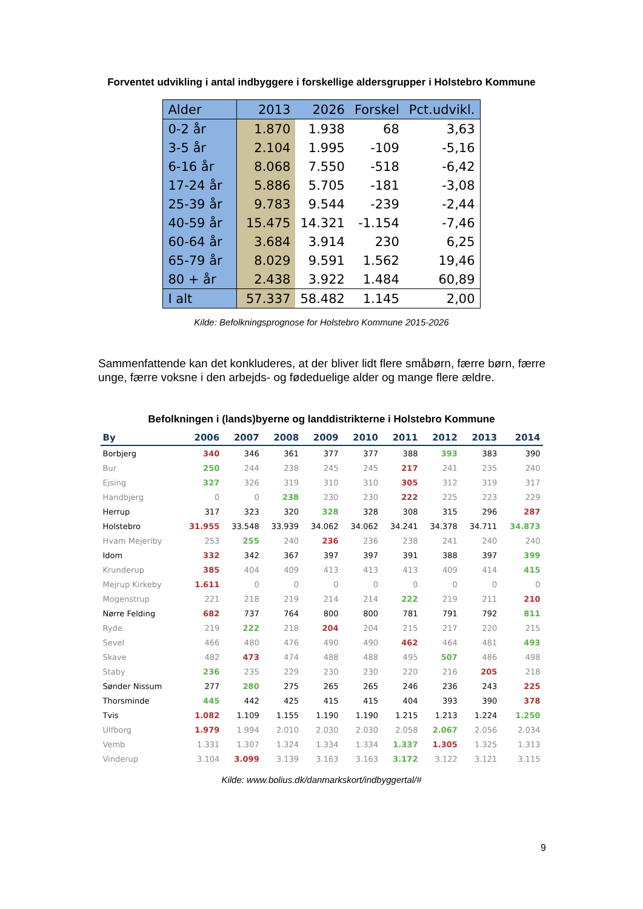Forventet udvikling i antal indbyggere i forskellige aldersgrupper i Holstebro Kommune
| Alder | 2013 | 2026 | Forskel | Pct.udvikl. |
| --- | --- | --- | --- | --- |
| 0-2 år | 1.870 | 1.938 | 68 | 3,63 |
| 3-5 år | 2.104 | 1.995 | -109 | -5,16 |
| 6-16 år | 8.068 | 7.550 | -518 | -6,42 |
| 17-24 år | 5.886 | 5.705 | -181 | -3,08 |
| 25-39 år | 9.783 | 9.544 | -239 | -2,44 |
| 40-59 år | 15.475 | 14.321 | -1.154 | -7,46 |
| 60-64 år | 3.684 | 3.914 | 230 | 6,25 |
| 65-79 år | 8.029 | 9.591 | 1.562 | 19,46 |
| 80 + år | 2.438 | 3.922 | 1.484 | 60,89 |
| I alt | 57.337 | 58.482 | 1.145 | 2,00 |
Kilde: Befolkningsprognose for Holstebro Kommune 2015-2026
Sammenfattende kan det konkluderes, at der bliver lidt flere småbørn, færre børn, færre unge, færre voksne i den arbejds- og fødeduelige alder og mange flere ældre.
Befolkningen i (lands)byerne og landdistrikterne i Holstebro Kommune
| By | 2006 | 2007 | 2008 | 2009 | 2010 | 2011 | 2012 | 2013 | 2014 |
| --- | --- | --- | --- | --- | --- | --- | --- | --- | --- |
| Borbjerg | 340 | 346 | 361 | 377 | 377 | 388 | 393 | 383 | 390 |
| Bur | 250 | 244 | 238 | 245 | 245 | 217 | 241 | 235 | 240 |
| Ejsing | 327 | 326 | 319 | 310 | 310 | 305 | 312 | 319 | 317 |
| Handbjerg | 0 | 0 | 238 | 230 | 230 | 222 | 225 | 223 | 229 |
| Herrup | 317 | 323 | 320 | 328 | 328 | 308 | 315 | 296 | 287 |
| Holstebro | 31.955 | 33.548 | 33.939 | 34.062 | 34.062 | 34.241 | 34.378 | 34.711 | 34.873 |
| Hvam Mejeriby | 253 | 255 | 240 | 236 | 236 | 238 | 241 | 240 | 240 |
| Idom | 332 | 342 | 367 | 397 | 397 | 391 | 388 | 397 | 399 |
| Krunderup | 385 | 404 | 409 | 413 | 413 | 413 | 409 | 414 | 415 |
| Mejrup Kirkeby | 1.611 | 0 | 0 | 0 | 0 | 0 | 0 | 0 | 0 |
| Mogenstrup | 221 | 218 | 219 | 214 | 214 | 222 | 219 | 211 | 210 |
| Nørre Felding | 682 | 737 | 764 | 800 | 800 | 781 | 791 | 792 | 811 |
| Ryde | 219 | 222 | 218 | 204 | 204 | 215 | 217 | 220 | 215 |
| Sevel | 466 | 480 | 476 | 490 | 490 | 462 | 464 | 481 | 493 |
| Skave | 482 | 473 | 474 | 488 | 488 | 495 | 507 | 486 | 498 |
| Staby | 236 | 235 | 229 | 230 | 230 | 220 | 216 | 205 | 218 |
| Sønder Nissum | 277 | 280 | 275 | 265 | 265 | 246 | 236 | 243 | 225 |
| Thorsminde | 445 | 442 | 425 | 415 | 415 | 404 | 393 | 390 | 378 |
| Tvis | 1.082 | 1.109 | 1.155 | 1.190 | 1.190 | 1.215 | 1.213 | 1.224 | 1.250 |
| Ulfborg | 1.979 | 1.994 | 2.010 | 2.030 | 2.030 | 2.058 | 2.067 | 2.056 | 2.034 |
| Vemb | 1.331 | 1.307 | 1.324 | 1.334 | 1.334 | 1.337 | 1.305 | 1.325 | 1.313 |
| Vinderup | 3.104 | 3.099 | 3.139 | 3.163 | 3.163 | 3.172 | 3.122 | 3.121 | 3.115 |
Kilde: www.bolius.dk/danmarkskort/indbyggertal/#
9